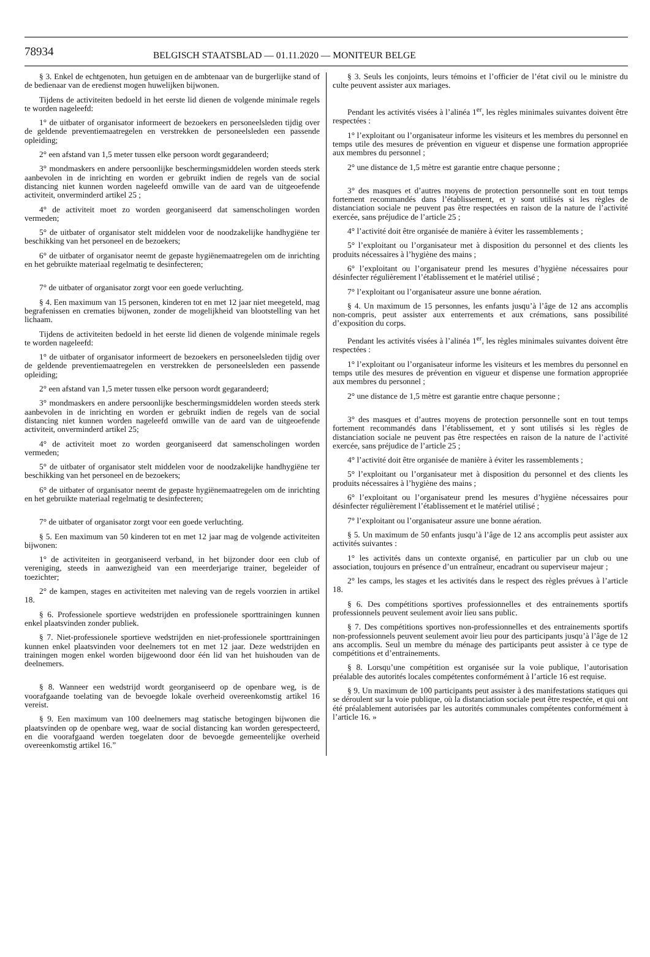78934
BELGISCH STAATSBLAD — 01.11.2020 — MONITEUR BELGE
§ 3. Enkel de echtgenoten, hun getuigen en de ambtenaar van de burgerlijke stand of de bedienaar van de eredienst mogen huwelijken bijwonen.
Tijdens de activiteiten bedoeld in het eerste lid dienen de volgende minimale regels te worden nageleefd:
1° de uitbater of organisator informeert de bezoekers en personeelsleden tijdig over de geldende preventiemaatregelen en verstrekken de personeelsleden een passende opleiding;
2° een afstand van 1,5 meter tussen elke persoon wordt gegarandeerd;
3° mondmaskers en andere persoonlijke beschermingsmiddelen worden steeds sterk aanbevolen in de inrichting en worden er gebruikt indien de regels van de social distancing niet kunnen worden nageleefd omwille van de aard van de uitgeoefende activiteit, onverminderd artikel 25 ;
4° de activiteit moet zo worden georganiseerd dat samenscholingen worden vermeden;
5° de uitbater of organisator stelt middelen voor de noodzakelijke handhygiëne ter beschikking van het personeel en de bezoekers;
6° de uitbater of organisator neemt de gepaste hygiënemaatregelen om de inrichting en het gebruikte materiaal regelmatig te desinfecteren;
7° de uitbater of organisator zorgt voor een goede verluchting.
§ 4. Een maximum van 15 personen, kinderen tot en met 12 jaar niet meegeteld, mag begrafenissen en crematies bijwonen, zonder de mogelijkheid van blootstelling van het lichaam.
Tijdens de activiteiten bedoeld in het eerste lid dienen de volgende minimale regels te worden nageleefd:
1° de uitbater of organisator informeert de bezoekers en personeelsleden tijdig over de geldende preventiemaatregelen en verstrekken de personeelsleden een passende opleiding;
2° een afstand van 1,5 meter tussen elke persoon wordt gegarandeerd;
3° mondmaskers en andere persoonlijke beschermingsmiddelen worden steeds sterk aanbevolen in de inrichting en worden er gebruikt indien de regels van de social distancing niet kunnen worden nageleefd omwille van de aard van de uitgeoefende activiteit, onverminderd artikel 25;
4° de activiteit moet zo worden georganiseerd dat samenscholingen worden vermeden;
5° de uitbater of organisator stelt middelen voor de noodzakelijke handhygiëne ter beschikking van het personeel en de bezoekers;
6° de uitbater of organisator neemt de gepaste hygiënemaatregelen om de inrichting en het gebruikte materiaal regelmatig te desinfecteren;
7° de uitbater of organisator zorgt voor een goede verluchting.
§ 5. Een maximum van 50 kinderen tot en met 12 jaar mag de volgende activiteiten bijwonen:
1° de activiteiten in georganiseerd verband, in het bijzonder door een club of vereniging, steeds in aanwezigheid van een meerderjarige trainer, begeleider of toezichter;
2° de kampen, stages en activiteiten met naleving van de regels voorzien in artikel 18.
§ 6. Professionele sportieve wedstrijden en professionele sporttrainingen kunnen enkel plaatsvinden zonder publiek.
§ 7. Niet-professionele sportieve wedstrijden en niet-professionele sporttrainingen kunnen enkel plaatsvinden voor deelnemers tot en met 12 jaar. Deze wedstrijden en trainingen mogen enkel worden bijgewoond door één lid van het huishouden van de deelnemers.
§ 8. Wanneer een wedstrijd wordt georganiseerd op de openbare weg, is de voorafgaande toelating van de bevoegde lokale overheid overeenkomstig artikel 16 vereist.
§ 9. Een maximum van 100 deelnemers mag statische betogingen bijwonen die plaatsvinden op de openbare weg, waar de social distancing kan worden gerespecteerd, en die voorafgaand werden toegelaten door de bevoegde gemeentelijke overheid overeenkomstig artikel 16.”
§ 3. Seuls les conjoints, leurs témoins et l’officier de l’état civil ou le ministre du culte peuvent assister aux mariages.
Pendant les activités visées à l’alinéa 1<sup>er</sup>, les règles minimales suivantes doivent être respectées :
1° l’exploitant ou l’organisateur informe les visiteurs et les membres du personnel en temps utile des mesures de prévention en vigueur et dispense une formation appropriée aux membres du personnel ;
2° une distance de 1,5 mètre est garantie entre chaque personne ;
3° des masques et d’autres moyens de protection personnelle sont en tout temps fortement recommandés dans l’établissement, et y sont utilisés si les règles de distanciation sociale ne peuvent pas être respectées en raison de la nature de l’activité exercée, sans préjudice de l’article 25 ;
4° l’activité doit être organisée de manière à éviter les rassemblements ;
5° l’exploitant ou l’organisateur met à disposition du personnel et des clients les produits nécessaires à l’hygiène des mains ;
6° l’exploitant ou l’organisateur prend les mesures d’hygiène nécessaires pour désinfecter régulièrement l’établissement et le matériel utilisé ;
7° l’exploitant ou l’organisateur assure une bonne aération.
§ 4. Un maximum de 15 personnes, les enfants jusqu’à l’âge de 12 ans accomplis non-compris, peut assister aux enterrements et aux crémations, sans possibilité d’exposition du corps.
Pendant les activités visées à l’alinéa 1<sup>er</sup>, les règles minimales suivantes doivent être respectées :
1° l’exploitant ou l’organisateur informe les visiteurs et les membres du personnel en temps utile des mesures de prévention en vigueur et dispense une formation appropriée aux membres du personnel ;
2° une distance de 1,5 mètre est garantie entre chaque personne ;
3° des masques et d’autres moyens de protection personnelle sont en tout temps fortement recommandés dans l’établissement, et y sont utilisés si les règles de distanciation sociale ne peuvent pas être respectées en raison de la nature de l’activité exercée, sans préjudice de l’article 25 ;
4° l’activité doit être organisée de manière à éviter les rassemblements ;
5° l’exploitant ou l’organisateur met à disposition du personnel et des clients les produits nécessaires à l’hygiène des mains ;
6° l’exploitant ou l’organisateur prend les mesures d’hygiène nécessaires pour désinfecter régulièrement l’établissement et le matériel utilisé ;
7° l’exploitant ou l’organisateur assure une bonne aération.
§ 5. Un maximum de 50 enfants jusqu’à l’âge de 12 ans accomplis peut assister aux activités suivantes :
1° les activités dans un contexte organisé, en particulier par un club ou une association, toujours en présence d’un entraîneur, encadrant ou superviseur majeur ;
2° les camps, les stages et les activités dans le respect des règles prévues à l’article 18.
§ 6. Des compétitions sportives professionnelles et des entrainements sportifs professionnels peuvent seulement avoir lieu sans public.
§ 7. Des compétitions sportives non-professionnelles et des entrainements sportifs non-professionnels peuvent seulement avoir lieu pour des participants jusqu’à l’âge de 12 ans accomplis. Seul un membre du ménage des participants peut assister à ce type de compétitions et d’entrainements.
§ 8. Lorsqu’une compétition est organisée sur la voie publique, l’autorisation préalable des autorités locales compétentes conformément à l’article 16 est requise.
§ 9. Un maximum de 100 participants peut assister à des manifestations statiques qui se déroulent sur la voie publique, où la distanciation sociale peut être respectée, et qui ont été préalablement autorisées par les autorités communales compétentes conformément à l’article 16. »